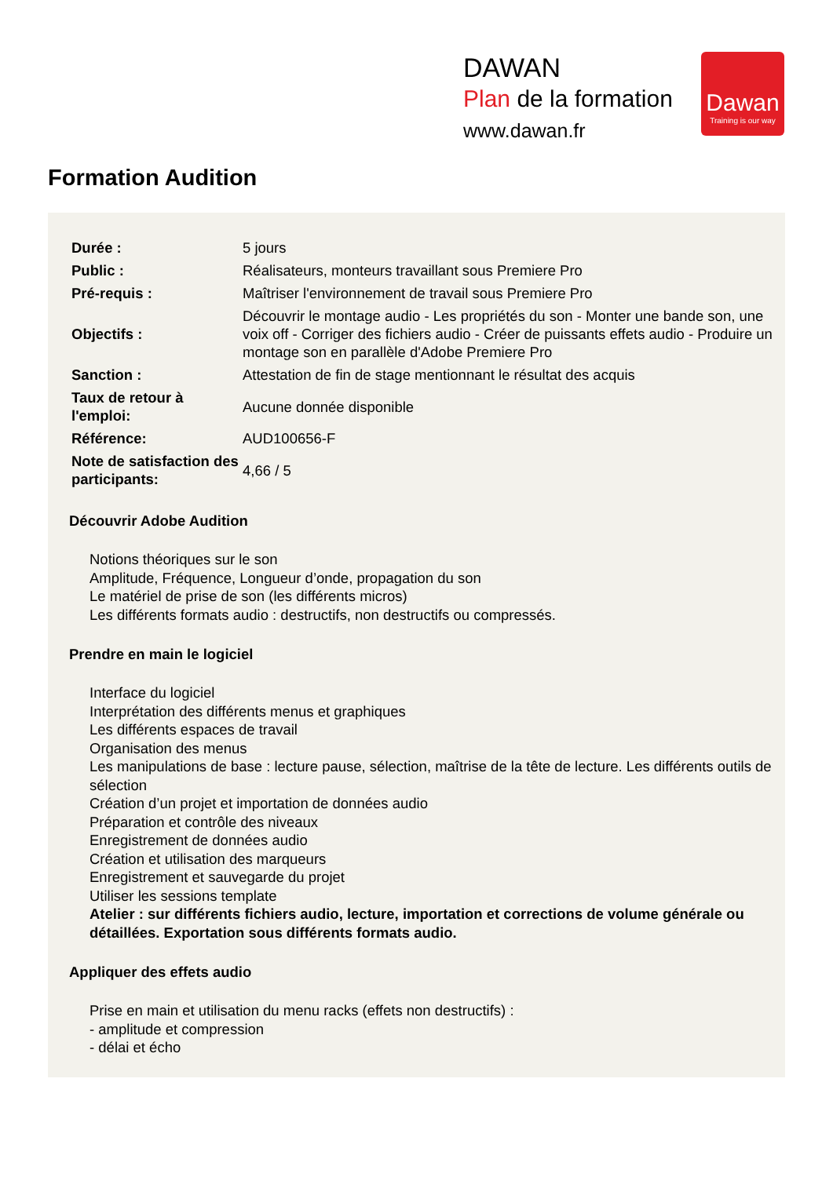DAWAN
Plan de la formation
www.dawan.fr
Dawan
Training is our way
Formation Audition
| Durée : | 5 jours |
| Public : | Réalisateurs, monteurs travaillant sous Premiere Pro |
| Pré-requis : | Maîtriser l'environnement de travail sous Premiere Pro |
| Objectifs : | Découvrir le montage audio - Les propriétés du son - Monter une bande son, une voix off - Corriger des fichiers audio - Créer de puissants effets audio - Produire un montage son en parallèle d'Adobe Premiere Pro |
| Sanction : | Attestation de fin de stage mentionnant le résultat des acquis |
| Taux de retour à l'emploi: | Aucune donnée disponible |
| Référence: | AUD100656-F |
| Note de satisfaction des participants: | 4,66 / 5 |
Découvrir Adobe Audition
Notions théoriques sur le son
Amplitude, Fréquence, Longueur d’onde, propagation du son
Le matériel de prise de son (les différents micros)
Les différents formats audio : destructifs, non destructifs ou compressés.
Prendre en main le logiciel
Interface du logiciel
Interprétation des différents menus et graphiques
Les différents espaces de travail
Organisation des menus
Les manipulations de base : lecture pause, sélection, maîtrise de la tête de lecture. Les différents outils de sélection
Création d’un projet et importation de données audio
Préparation et contrôle des niveaux
Enregistrement de données audio
Création et utilisation des marqueurs
Enregistrement et sauvegarde du projet
Utiliser les sessions template
Atelier : sur différents fichiers audio, lecture, importation et corrections de volume générale ou détaillées. Exportation sous différents formats audio.
Appliquer des effets audio
Prise en main et utilisation du menu racks (effets non destructifs) :
- amplitude et compression
- délai et écho